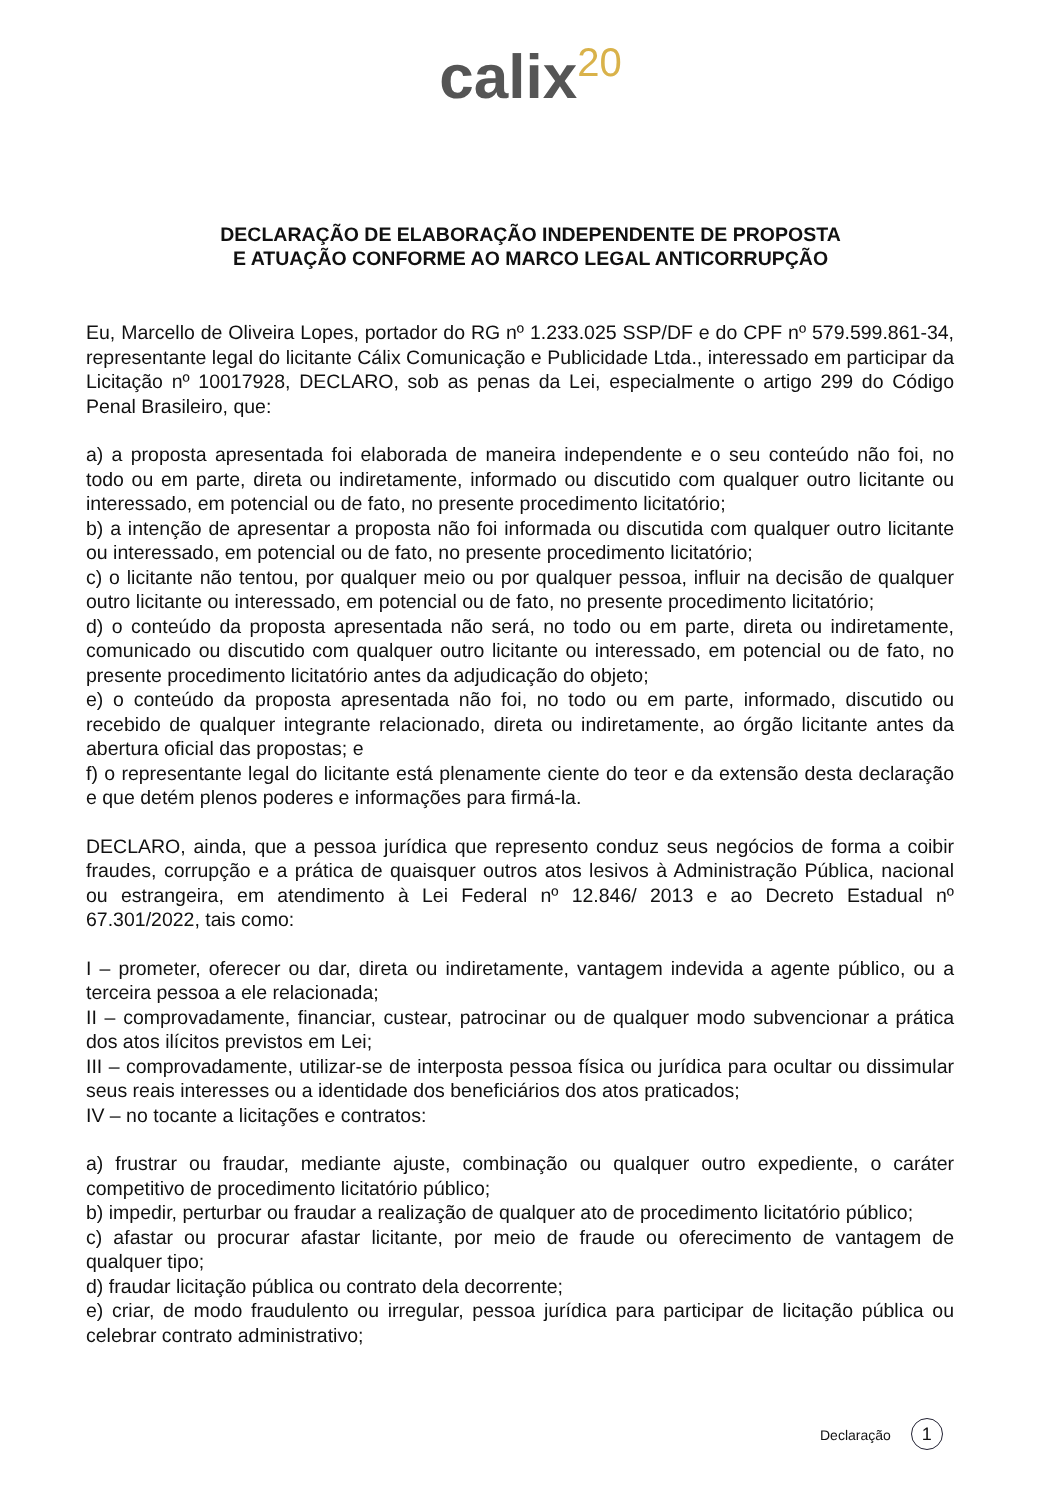calix<sup>20</sup>
DECLARAÇÃO DE ELABORAÇÃO INDEPENDENTE DE PROPOSTA
E ATUAÇÃO CONFORME AO MARCO LEGAL ANTICORRUPÇÃO
Eu, Marcello de Oliveira Lopes, portador do RG nº 1.233.025 SSP/DF e do CPF nº 579.599.861-34, representante legal do licitante Cálix Comunicação e Publicidade Ltda., interessado em participar da Licitação nº 10017928, DECLARO, sob as penas da Lei, especialmente o artigo 299 do Código Penal Brasileiro, que:
a) a proposta apresentada foi elaborada de maneira independente e o seu conteúdo não foi, no todo ou em parte, direta ou indiretamente, informado ou discutido com qualquer outro licitante ou interessado, em potencial ou de fato, no presente procedimento licitatório;
b) a intenção de apresentar a proposta não foi informada ou discutida com qualquer outro licitante ou interessado, em potencial ou de fato, no presente procedimento licitatório;
c) o licitante não tentou, por qualquer meio ou por qualquer pessoa, influir na decisão de qualquer outro licitante ou interessado, em potencial ou de fato, no presente procedimento licitatório;
d) o conteúdo da proposta apresentada não será, no todo ou em parte, direta ou indiretamente, comunicado ou discutido com qualquer outro licitante ou interessado, em potencial ou de fato, no presente procedimento licitatório antes da adjudicação do objeto;
e) o conteúdo da proposta apresentada não foi, no todo ou em parte, informado, discutido ou recebido de qualquer integrante relacionado, direta ou indiretamente, ao órgão licitante antes da abertura oficial das propostas; e
f) o representante legal do licitante está plenamente ciente do teor e da extensão desta declaração e que detém plenos poderes e informações para firmá-la.
DECLARO, ainda, que a pessoa jurídica que represento conduz seus negócios de forma a coibir fraudes, corrupção e a prática de quaisquer outros atos lesivos à Administração Pública, nacional ou estrangeira, em atendimento à Lei Federal nº 12.846/ 2013 e ao Decreto Estadual nº 67.301/2022, tais como:
I – prometer, oferecer ou dar, direta ou indiretamente, vantagem indevida a agente público, ou a terceira pessoa a ele relacionada;
II – comprovadamente, financiar, custear, patrocinar ou de qualquer modo subvencionar a prática dos atos ilícitos previstos em Lei;
III – comprovadamente, utilizar-se de interposta pessoa física ou jurídica para ocultar ou dissimular seus reais interesses ou a identidade dos beneficiários dos atos praticados;
IV – no tocante a licitações e contratos:
a) frustrar ou fraudar, mediante ajuste, combinação ou qualquer outro expediente, o caráter competitivo de procedimento licitatório público;
b) impedir, perturbar ou fraudar a realização de qualquer ato de procedimento licitatório público;
c) afastar ou procurar afastar licitante, por meio de fraude ou oferecimento de vantagem de qualquer tipo;
d) fraudar licitação pública ou contrato dela decorrente;
e) criar, de modo fraudulento ou irregular, pessoa jurídica para participar de licitação pública ou celebrar contrato administrativo;
Declaração 1